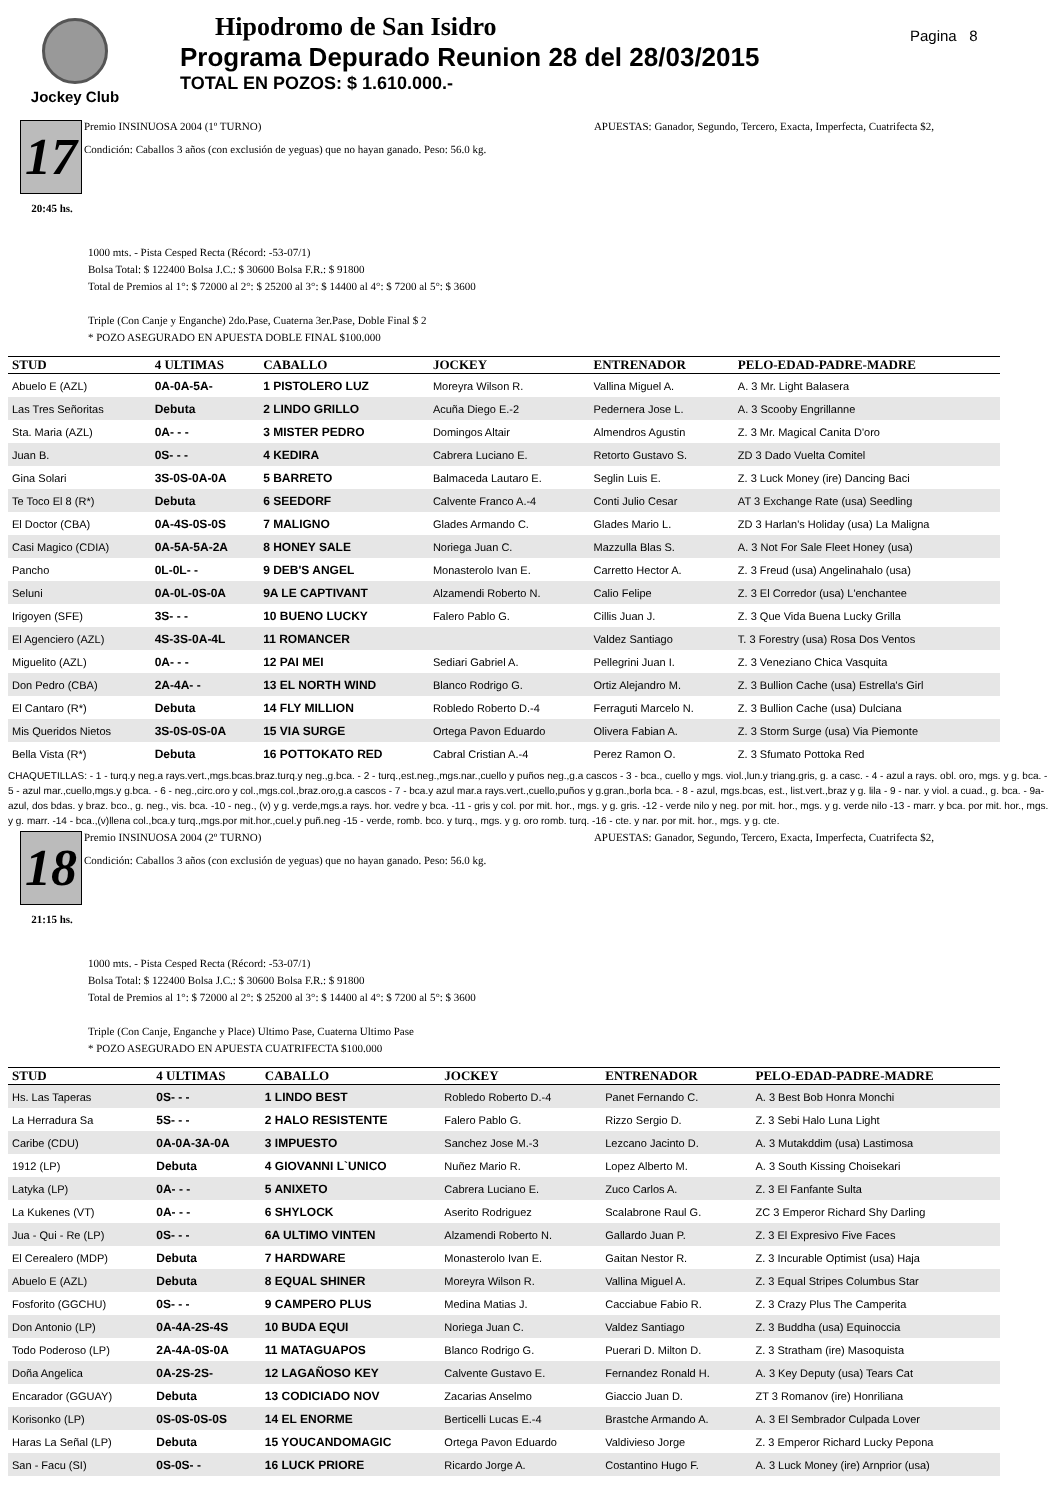Jockey Club
Hipodromo de San Isidro
Programa Depurado Reunion 28 del 28/03/2015
TOTAL EN POZOS: $ 1.610.000.-
Pagina 8
17
20:45 hs.
Premio INSINUOSA 2004 (1º TURNO) APUESTAS: Ganador, Segundo, Tercero, Exacta, Imperfecta, Cuatrifecta $2,
Condición: Caballos 3 años (con exclusión de yeguas) que no hayan ganado. Peso: 56.0 kg.
1000 mts. - Pista Cesped Recta (Récord: -53-07/1)
Bolsa Total: $ 122400 Bolsa J.C.: $ 30600 Bolsa F.R.: $ 91800
Total de Premios al 1°: $ 72000 al 2°: $ 25200 al 3°: $ 14400 al 4°: $ 7200 al 5°: $ 3600
Triple (Con Canje y Enganche) 2do.Pase, Cuaterna 3er.Pase, Doble Final $ 2
* POZO ASEGURADO EN APUESTA DOBLE FINAL $100.000
| STUD | 4 ULTIMAS | CABALLO | JOCKEY | ENTRENADOR | PELO-EDAD-PADRE-MADRE |
| --- | --- | --- | --- | --- | --- |
| Abuelo E (AZL) | 0A-0A-5A- | 1 PISTOLERO LUZ | Moreyra Wilson R. | Vallina Miguel A. | A. 3 Mr. Light Balasera |
| Las Tres Señoritas | Debuta | 2 LINDO GRILLO | Acuña Diego E.-2 | Pedernera Jose L. | A. 3 Scooby Engrillanne |
| Sta. Maria (AZL) | 0A- - - | 3 MISTER PEDRO | Domingos Altair | Almendros Agustin | Z. 3 Mr. Magical Canita D'oro |
| Juan B. | 0S- - - | 4 KEDIRA | Cabrera Luciano E. | Retorto Gustavo S. | ZD 3 Dado Vuelta Comitel |
| Gina Solari | 3S-0S-0A-0A | 5 BARRETO | Balmaceda Lautaro E. | Seglin Luis E. | Z. 3 Luck Money (ire) Dancing Baci |
| Te Toco El 8 (R*) | Debuta | 6 SEEDORF | Calvente Franco A.-4 | Conti Julio Cesar | AT 3 Exchange Rate (usa) Seedling |
| El Doctor (CBA) | 0A-4S-0S-0S | 7 MALIGNO | Glades Armando C. | Glades Mario L. | ZD 3 Harlan's Holiday (usa) La Maligna |
| Casi Magico (CDIA) | 0A-5A-5A-2A | 8 HONEY SALE | Noriega Juan C. | Mazzulla Blas S. | A. 3 Not For Sale Fleet Honey (usa) |
| Pancho | 0L-0L- - | 9 DEB'S ANGEL | Monasterolo Ivan E. | Carretto Hector A. | Z. 3 Freud (usa) Angelinahalo (usa) |
| Seluni | 0A-0L-0S-0A | 9A LE CAPTIVANT | Alzamendi Roberto N. | Calio Felipe | Z. 3 El Corredor (usa) L'enchantee |
| Irigoyen (SFE) | 3S- - - | 10 BUENO LUCKY | Falero Pablo G. | Cillis Juan J. | Z. 3 Que Vida Buena Lucky Grilla |
| El Agenciero (AZL) | 4S-3S-0A-4L | 11 ROMANCER | | Valdez Santiago | T. 3 Forestry (usa) Rosa Dos Ventos |
| Miguelito (AZL) | 0A- - - | 12 PAI MEI | Sediari Gabriel A. | Pellegrini Juan I. | Z. 3 Veneziano Chica Vasquita |
| Don Pedro (CBA) | 2A-4A- - | 13 EL NORTH WIND | Blanco Rodrigo G. | Ortiz Alejandro M. | Z. 3 Bullion Cache (usa) Estrella's Girl |
| El Cantaro (R*) | Debuta | 14 FLY MILLION | Robledo Roberto D.-4 | Ferraguti Marcelo N. | Z. 3 Bullion Cache (usa) Dulciana |
| Mis Queridos Nietos | 3S-0S-0S-0A | 15 VIA SURGE | Ortega Pavon Eduardo | Olivera Fabian A. | Z. 3 Storm Surge (usa) Via Piemonte |
| Bella Vista (R*) | Debuta | 16 POTTOKATO RED | Cabral Cristian A.-4 | Perez Ramon O. | Z. 3 Sfumato Pottoka Red |
CHAQUETILLAS: - 1 - turq.y neg.a rays.vert.,mgs.bcas.braz.turq.y neg.,g.bca. - 2 - turq.,est.neg.,mgs.nar.,cuello y puños neg.,g.a cascos - 3 - bca., cuello y mgs. viol.,lun.y triang.gris, g. a casc. - 4 - azul a rays. obl. oro, mgs. y g. bca. - 5 - azul mar.,cuello,mgs.y g.bca. - 6 - neg.,circ.oro y col.,mgs.col.,braz.oro,g.a cascos - 7 - bca.y azul mar.a rays.vert.,cuello,puños y g.gran.,borla bca. - 8 - azul, mgs.bcas, est., list.vert.,braz y g. lila - 9 - nar. y viol. a cuad., g. bca. - 9a- azul, dos bdas. y braz. bco., g. neg., vis. bca. -10 - neg., (v) y g. verde,mgs.a rays. hor. vedre y bca. -11 - gris y col. por mit. hor., mgs. y g. gris. -12 - verde nilo y neg. por mit. hor., mgs. y g. verde nilo -13 - marr. y bca. por mit. hor., mgs. y g. marr. -14 - bca.,(v)llena col.,bca.y turq.,mgs.por mit.hor.,cuel.y puñ.neg -15 - verde, romb. bco. y turq., mgs. y g. oro romb. turq. -16 - cte. y nar. por mit. hor., mgs. y g. cte.
18
21:15 hs.
Premio INSINUOSA 2004 (2º TURNO) APUESTAS: Ganador, Segundo, Tercero, Exacta, Imperfecta, Cuatrifecta $2,
Condición: Caballos 3 años (con exclusión de yeguas) que no hayan ganado. Peso: 56.0 kg.
1000 mts. - Pista Cesped Recta (Récord: -53-07/1)
Bolsa Total: $ 122400 Bolsa J.C.: $ 30600 Bolsa F.R.: $ 91800
Total de Premios al 1°: $ 72000 al 2°: $ 25200 al 3°: $ 14400 al 4°: $ 7200 al 5°: $ 3600
Triple (Con Canje, Enganche y Place) Ultimo Pase, Cuaterna Ultimo Pase
* POZO ASEGURADO EN APUESTA CUATRIFECTA $100.000
| STUD | 4 ULTIMAS | CABALLO | JOCKEY | ENTRENADOR | PELO-EDAD-PADRE-MADRE |
| --- | --- | --- | --- | --- | --- |
| Hs. Las Taperas | 0S- - - | 1 LINDO BEST | Robledo Roberto D.-4 | Panet Fernando C. | A. 3 Best Bob Honra Monchi |
| La Herradura Sa | 5S- - - | 2 HALO RESISTENTE | Falero Pablo G. | Rizzo Sergio D. | Z. 3 Sebi Halo Luna Light |
| Caribe (CDU) | 0A-0A-3A-0A | 3 IMPUESTO | Sanchez Jose M.-3 | Lezcano Jacinto D. | A. 3 Mutakddim (usa) Lastimosa |
| 1912 (LP) | Debuta | 4 GIOVANNI L`UNICO | Nuñez Mario R. | Lopez Alberto M. | A. 3 South Kissing Choisekari |
| Latyka (LP) | 0A- - - | 5 ANIXETO | Cabrera Luciano E. | Zuco Carlos A. | Z. 3 El Fanfante Sulta |
| La Kukenes (VT) | 0A- - - | 6 SHYLOCK | Aserito Rodriguez | Scalabrone Raul G. | ZC 3 Emperor Richard Shy Darling |
| Jua - Qui - Re (LP) | 0S- - - | 6A ULTIMO VINTEN | Alzamendi Roberto N. | Gallardo Juan P. | Z. 3 El Expresivo Five Faces |
| El Cerealero (MDP) | Debuta | 7 HARDWARE | Monasterolo Ivan E. | Gaitan Nestor R. | Z. 3 Incurable Optimist (usa) Haja |
| Abuelo E (AZL) | Debuta | 8 EQUAL SHINER | Moreyra Wilson R. | Vallina Miguel A. | Z. 3 Equal Stripes Columbus Star |
| Fosforito (GGCHU) | 0S- - - | 9 CAMPERO PLUS | Medina Matias J. | Cacciabue Fabio R. | Z. 3 Crazy Plus The Camperita |
| Don Antonio (LP) | 0A-4A-2S-4S | 10 BUDA EQUI | Noriega Juan C. | Valdez Santiago | Z. 3 Buddha (usa) Equinoccia |
| Todo Poderoso (LP) | 2A-4A-0S-0A | 11 MATAGUAPOS | Blanco Rodrigo G. | Puerari D. Milton D. | Z. 3 Stratham (ire) Masoquista |
| Doña Angelica | 0A-2S-2S- | 12 LAGAÑOSO KEY | Calvente Gustavo E. | Fernandez Ronald H. | A. 3 Key Deputy (usa) Tears Cat |
| Encarador (GGUAY) | Debuta | 13 CODICIADO NOV | Zacarias Anselmo | Giaccio Juan D. | ZT 3 Romanov (ire) Honriliana |
| Korisonko (LP) | 0S-0S-0S-0S | 14 EL ENORME | Berticelli Lucas E.-4 | Brastche Armando A. | A. 3 El Sembrador Culpada Lover |
| Haras La Señal (LP) | Debuta | 15 YOUCANDOMAGIC | Ortega Pavon Eduardo | Valdivieso Jorge | Z. 3 Emperor Richard Lucky Pepona |
| San - Facu (SI) | 0S-0S- - | 16 LUCK PRIORE | Ricardo Jorge A. | Costantino Hugo F. | A. 3 Luck Money (ire) Arnprior (usa) |